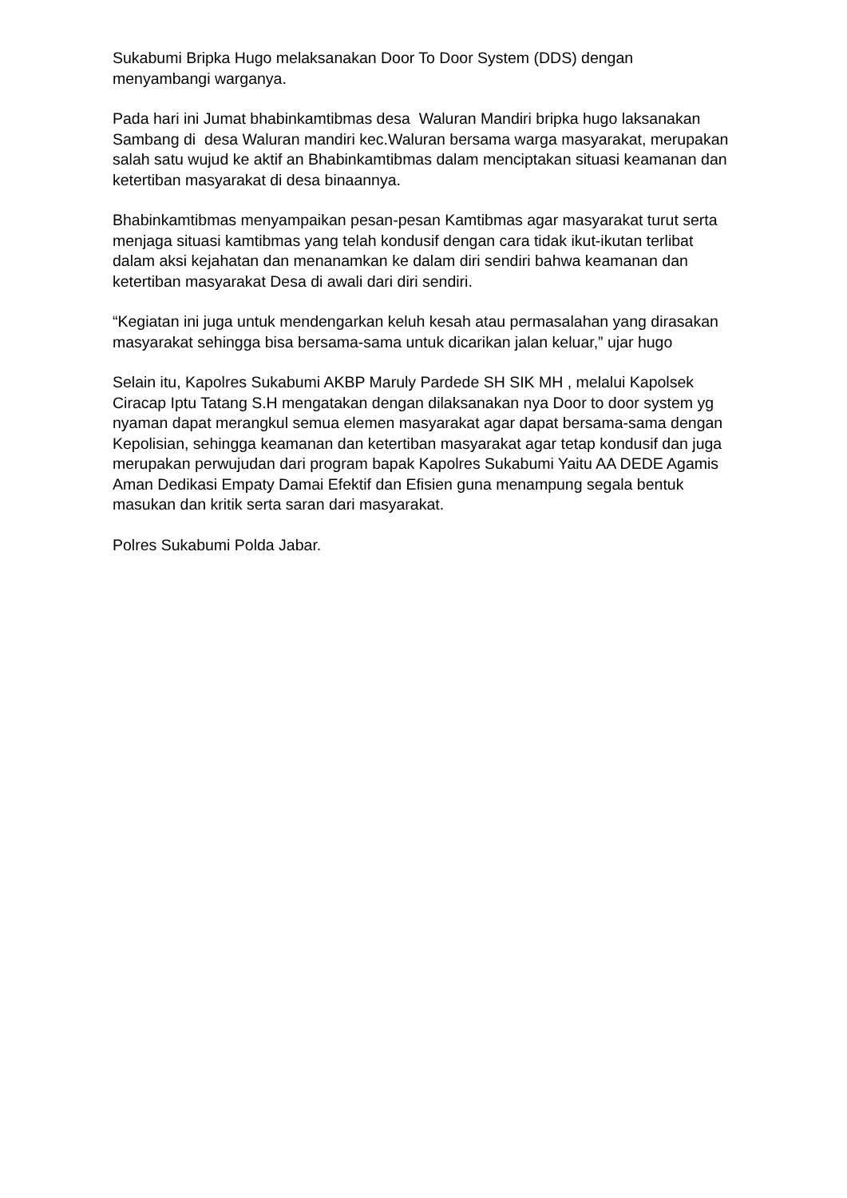Sukabumi Bripka Hugo melaksanakan Door To Door System (DDS) dengan menyambangi warganya.
Pada hari ini Jumat bhabinkamtibmas desa Waluran Mandiri bripka hugo laksanakan Sambang di desa Waluran mandiri kec.Waluran bersama warga masyarakat, merupakan salah satu wujud ke aktif an Bhabinkamtibmas dalam menciptakan situasi keamanan dan ketertiban masyarakat di desa binaannya.
Bhabinkamtibmas menyampaikan pesan-pesan Kamtibmas agar masyarakat turut serta menjaga situasi kamtibmas yang telah kondusif dengan cara tidak ikut-ikutan terlibat dalam aksi kejahatan dan menanamkan ke dalam diri sendiri bahwa keamanan dan ketertiban masyarakat Desa di awali dari diri sendiri.
“Kegiatan ini juga untuk mendengarkan keluh kesah atau permasalahan yang dirasakan masyarakat sehingga bisa bersama-sama untuk dicarikan jalan keluar,” ujar hugo
Selain itu, Kapolres Sukabumi AKBP Maruly Pardede SH SIK MH , melalui Kapolsek Ciracap Iptu Tatang S.H mengatakan dengan dilaksanakan nya Door to door system yg nyaman dapat merangkul semua elemen masyarakat agar dapat bersama-sama dengan Kepolisian, sehingga keamanan dan ketertiban masyarakat agar tetap kondusif dan juga merupakan perwujudan dari program bapak Kapolres Sukabumi Yaitu AA DEDE Agamis Aman Dedikasi Empaty Damai Efektif dan Efisien guna menampung segala bentuk masukan dan kritik serta saran dari masyarakat.
Polres Sukabumi Polda Jabar.